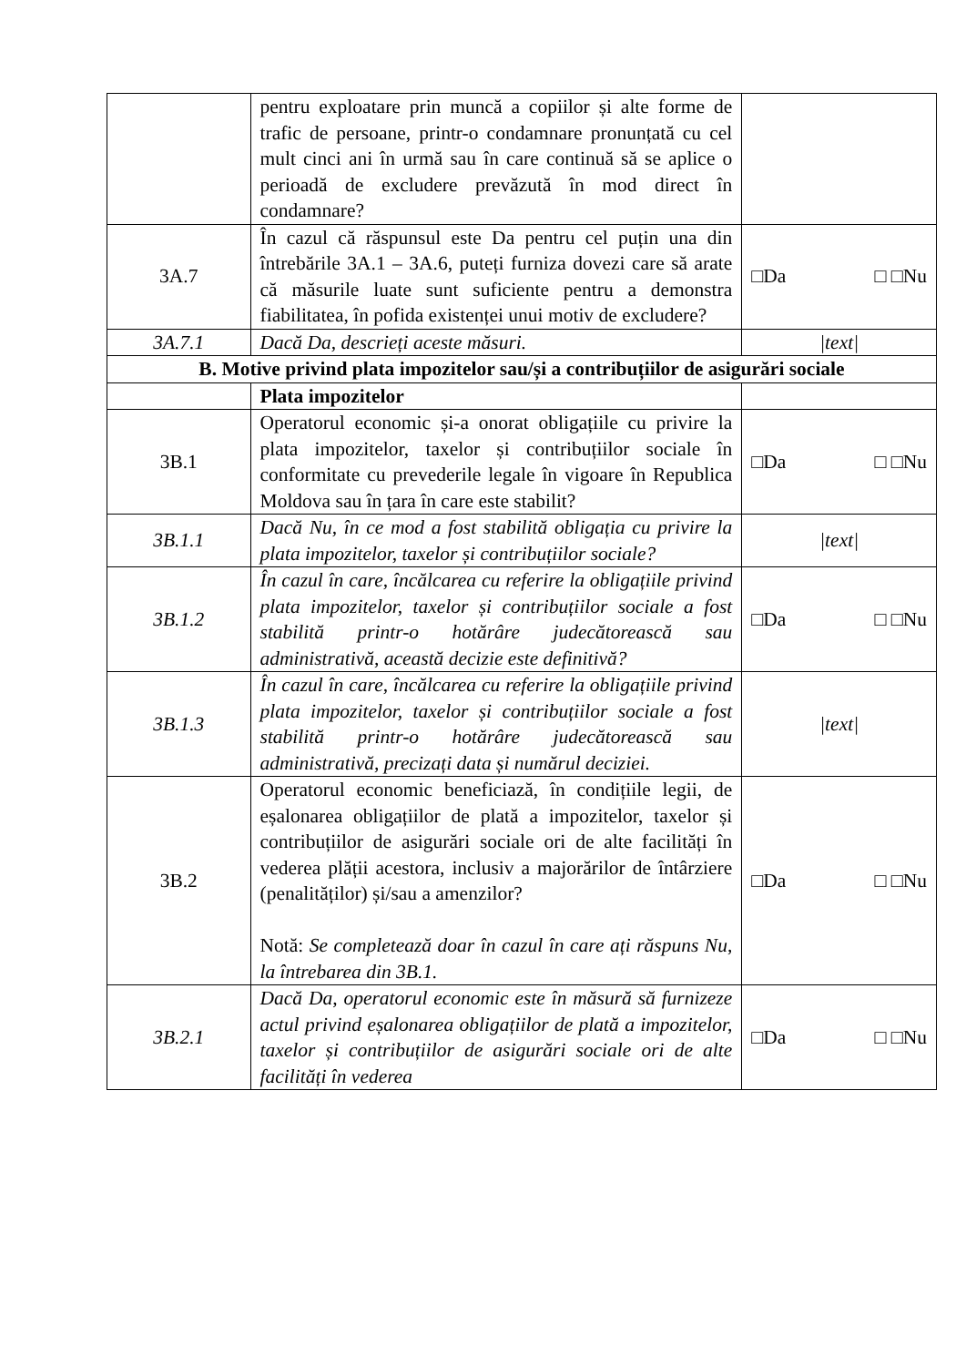| | pentru exploatare prin muncă a copiilor și alte forme de trafic de persoane, printr-o condamnare pronunțată cu cel mult cinci ani în urmă sau în care continuă să se aplice o perioadă de excludere prevăzută în mod direct în condamnare? | |
| 3A.7 | În cazul că răspunsul este Da pentru cel puțin una din întrebările 3A.1 – 3A.6, puteți furniza dovezi care să arate că măsurile luate sunt suficiente pentru a demonstra fiabilitatea, în pofida existenței unui motiv de excludere? | □Da □ □Nu |
| 3A.7.1 | Dacă Da, descrieți aceste măsuri. | /text/ |
| B. Motive privind plata impozitelor sau/și a contribuțiilor de asigurări sociale | | |
| | Plata impozitelor | |
| 3B.1 | Operatorul economic și-a onorat obligațiile cu privire la plata impozitelor, taxelor și contribuțiilor sociale în conformitate cu prevederile legale în vigoare în Republica Moldova sau în țara în care este stabilit? | □Da □ □Nu |
| 3B.1.1 | Dacă Nu, în ce mod a fost stabilită obligația cu privire la plata impozitelor, taxelor și contribuțiilor sociale? | /text/ |
| 3B.1.2 | În cazul în care, încălcarea cu referire la obligațiile privind plata impozitelor, taxelor și contribuțiilor sociale a fost stabilită printr-o hotărâre judecătorească sau administrativă, această decizie este definitivă? | □Da □ □Nu |
| 3B.1.3 | În cazul în care, încălcarea cu referire la obligațiile privind plata impozitelor, taxelor și contribuțiilor sociale a fost stabilită printr-o hotărâre judecătorească sau administrativă, precizați data și numărul deciziei. | /text/ |
| 3B.2 | Operatorul economic beneficiază, în condițiile legii, de eșalonarea obligațiilor de plată a impozitelor, taxelor și contribuțiilor de asigurări sociale ori de alte facilități în vederea plății acestora, inclusiv a majorărilor de întârziere (penalităților) și/sau a amenzilor? Notă: Se completează doar în cazul în care ați răspuns Nu, la întrebarea din 3B.1. | □Da □ □Nu |
| 3B.2.1 | Dacă Da, operatorul economic este în măsură să furnizeze actul privind eșalonarea obligațiilor de plată a impozitelor, taxelor și contribuțiilor de asigurări sociale ori de alte facilități în vederea | □Da □ □Nu |